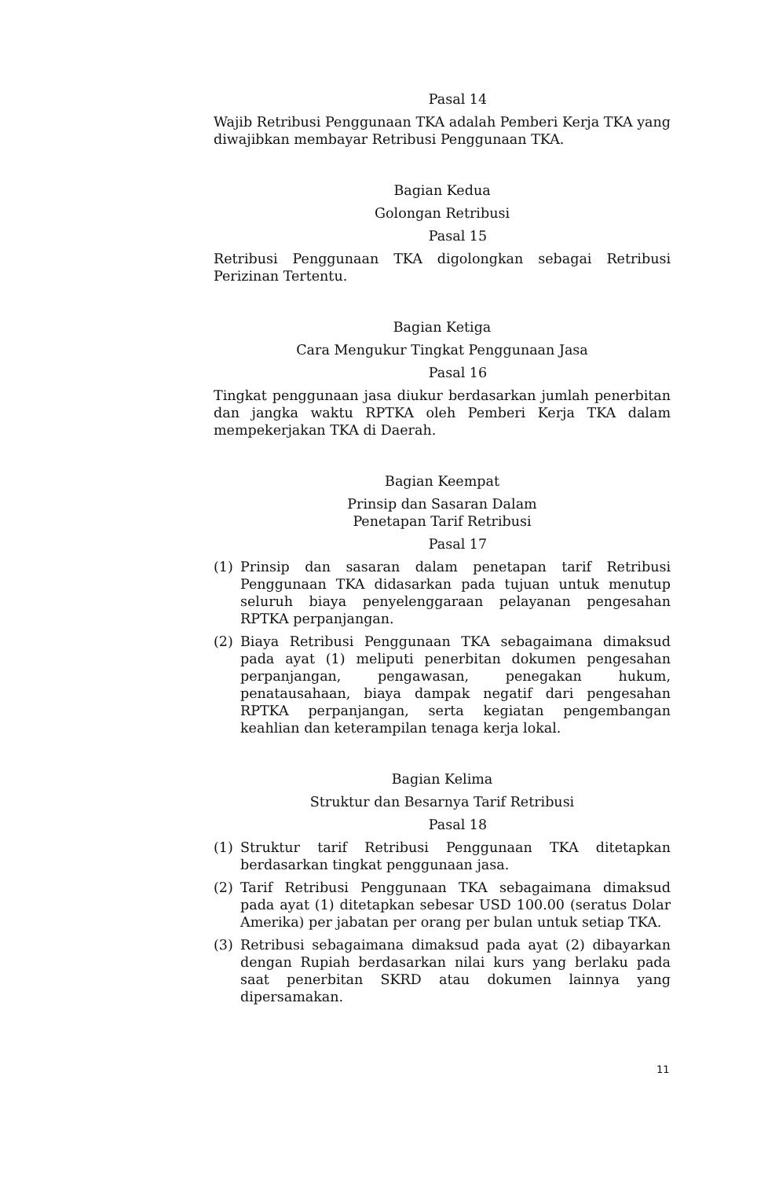Pasal 14
Wajib Retribusi Penggunaan TKA adalah Pemberi Kerja TKA yang diwajibkan membayar Retribusi Penggunaan TKA.
Bagian Kedua
Golongan Retribusi
Pasal 15
Retribusi Penggunaan TKA digolongkan sebagai Retribusi Perizinan Tertentu.
Bagian Ketiga
Cara Mengukur Tingkat Penggunaan Jasa
Pasal 16
Tingkat penggunaan jasa diukur berdasarkan jumlah penerbitan dan jangka waktu RPTKA oleh Pemberi Kerja TKA dalam mempekerjakan TKA di Daerah.
Bagian Keempat
Prinsip dan Sasaran Dalam
Penetapan Tarif Retribusi
Pasal 17
(1) Prinsip dan sasaran dalam penetapan tarif Retribusi Penggunaan TKA didasarkan pada tujuan untuk menutup seluruh biaya penyelenggaraan pelayanan pengesahan RPTKA perpanjangan.
(2) Biaya Retribusi Penggunaan TKA sebagaimana dimaksud pada ayat (1) meliputi penerbitan dokumen pengesahan perpanjangan, pengawasan, penegakan hukum, penatausahaan, biaya dampak negatif dari pengesahan RPTKA perpanjangan, serta kegiatan pengembangan keahlian dan keterampilan tenaga kerja lokal.
Bagian Kelima
Struktur dan Besarnya Tarif Retribusi
Pasal 18
(1) Struktur tarif Retribusi Penggunaan TKA ditetapkan berdasarkan tingkat penggunaan jasa.
(2) Tarif Retribusi Penggunaan TKA sebagaimana dimaksud pada ayat (1) ditetapkan sebesar USD 100.00 (seratus Dolar Amerika) per jabatan per orang per bulan untuk setiap TKA.
(3) Retribusi sebagaimana dimaksud pada ayat (2) dibayarkan dengan Rupiah berdasarkan nilai kurs yang berlaku pada saat penerbitan SKRD atau dokumen lainnya yang dipersamakan.
11